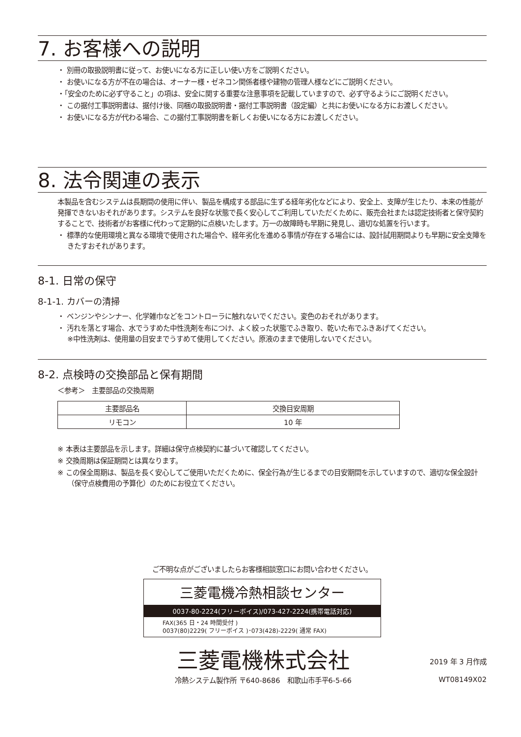7. お客様への説明
・ 別冊の取扱説明書に従って、お使いになる方に正しい使い方をご説明ください。
・ お使いになる方が不在の場合は、オーナー様・ゼネコン関係者様や建物の管理人様などにご説明ください。
・「安全のために必ず守ること」の項は、安全に関する重要な注意事項を記載していますので、必ず守るようにご説明ください。
・ この据付工事説明書は、据付け後、同梱の取扱説明書・据付工事説明書（設定編）と共にお使いになる方にお渡しください。
・ お使いになる方が代わる場合、この据付工事説明書を新しくお使いになる方にお渡しください。
8. 法令関連の表示
本製品を含むシステムは長期間の使用に伴い、製品を構成する部品に生ずる経年劣化などにより、安全上、支障が生じたり、本来の性能が発揮できないおそれがあります。システムを良好な状態で長く安心してご利用していただくために、販売会社または認定技術者と保守契約することで、技術者がお客様に代わって定期的に点検いたします。万一の故障時も早期に発見し、適切な処置を行います。
・ 標準的な使用環境と異なる環境で使用された場合や、経年劣化を進める事情が存在する場合には、設計試用期間よりも早期に安全支障をきたすおそれがあります。
8-1. 日常の保守
8-1-1. カバーの清掃
・ ベンジンやシンナー、化学雑巾などをコントローラに触れないでください。変色のおそれがあります。
・ 汚れを落とす場合、水でうすめた中性洗剤を布につけ、よく絞った状態でふき取り、乾いた布でふきあげてください。
※中性洗剤は、使用量の目安までうすめて使用してください。原液のままで使用しないでください。
8-2. 点検時の交換部品と保有期間
＜参考＞　主要部品の交換周期
| 主要部品名 | 交換目安周期 |
| --- | --- |
| リモコン | 10 年 |
※ 本表は主要部品を示します。詳細は保守点検契約に基づいて確認してください。
※ 交換周期は保証期間とは異なります。
※ この保全周期は、製品を長く安心してご使用いただくために、保全行為が生じるまでの目安期間を示していますので、適切な保全設計（保守点検費用の予算化）のためにお役立てください。
ご不明な点がございましたらお客様相談窓口にお問い合わせください。
三菱電機冷熱相談センター
0037-80-2224(フリーボイス)/073-427-2224(携帯電話対応)
FAX(365 日・24 時間受付 )
0037(80)2229( フリーボイス )･073(428)-2229( 通常 FAX)
三菱電機株式会社
冷熱システム製作所 〒640-8686　和歌山市手平6-5-66
2019 年 3 月作成
WT08149X02